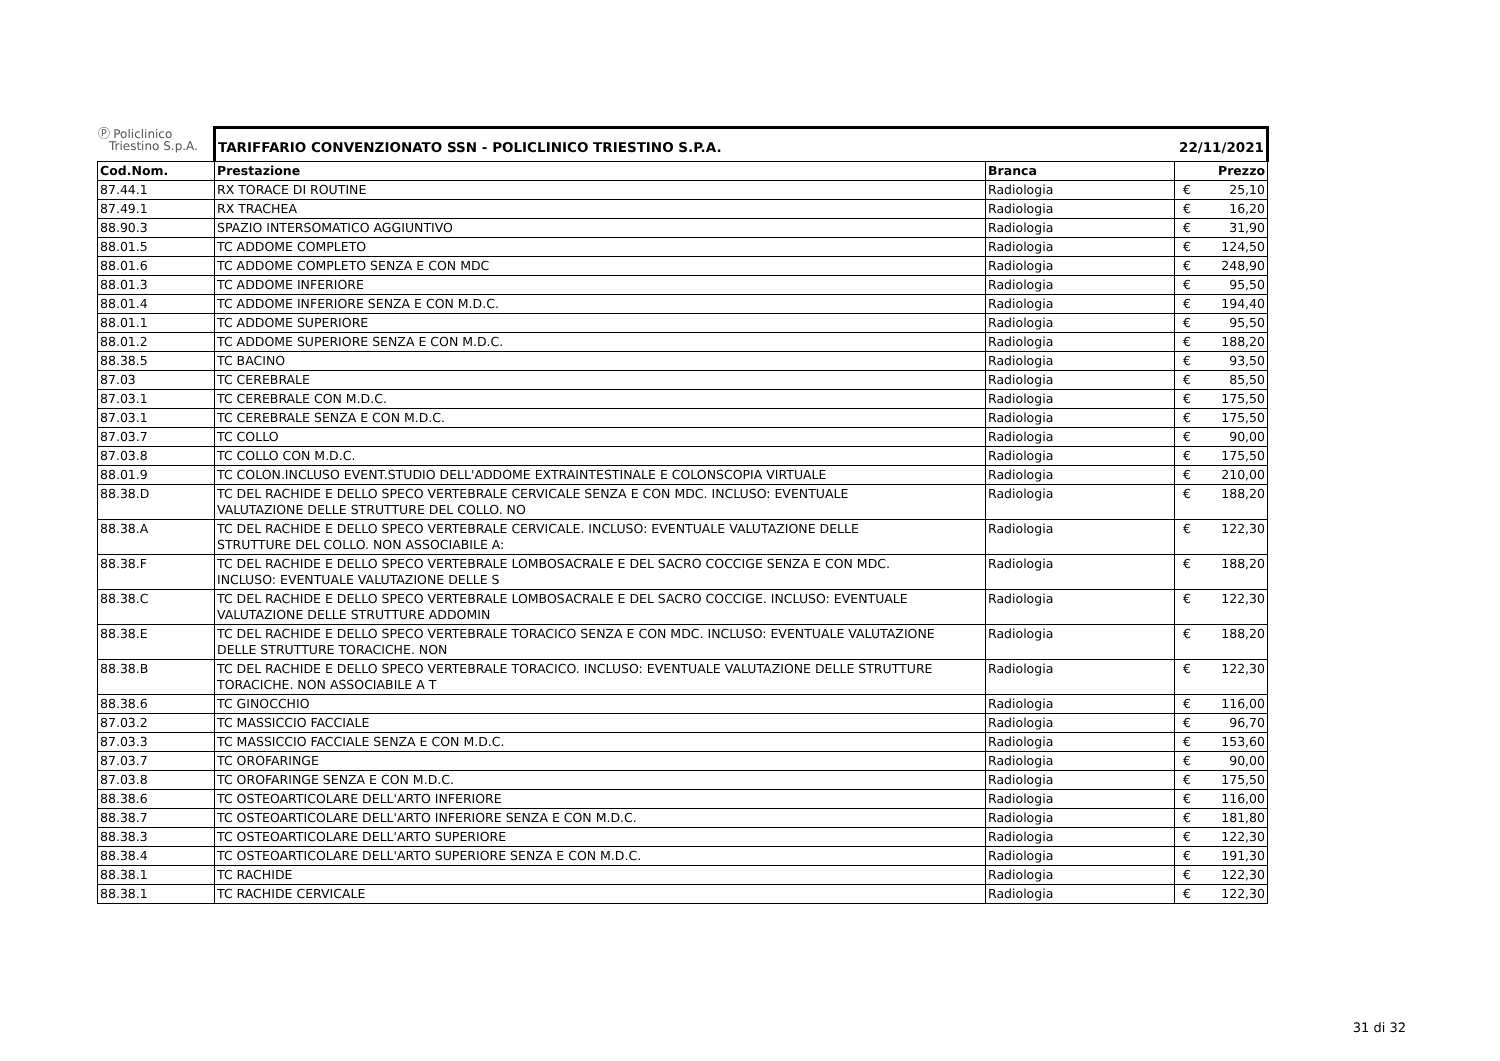| Ⓟ Policlinico Triestino S.p.A. | TARIFFARIO CONVENZIONATO SSN - POLICLINICO TRIESTINO S.P.A. | | 22/11/2021 | |
| Cod.Nom. | Prestazione | Branca | | Prezzo |
| 87.44.1 | RX TORACE DI ROUTINE | Radiologia | € | 25,10 |
| 87.49.1 | RX TRACHEA | Radiologia | € | 16,20 |
| 88.90.3 | SPAZIO INTERSOMATICO AGGIUNTIVO | Radiologia | € | 31,90 |
| 88.01.5 | TC ADDOME COMPLETO | Radiologia | € | 124,50 |
| 88.01.6 | TC ADDOME COMPLETO SENZA E CON MDC | Radiologia | € | 248,90 |
| 88.01.3 | TC ADDOME INFERIORE | Radiologia | € | 95,50 |
| 88.01.4 | TC ADDOME INFERIORE SENZA E CON M.D.C. | Radiologia | € | 194,40 |
| 88.01.1 | TC ADDOME SUPERIORE | Radiologia | € | 95,50 |
| 88.01.2 | TC ADDOME SUPERIORE SENZA E CON M.D.C. | Radiologia | € | 188,20 |
| 88.38.5 | TC BACINO | Radiologia | € | 93,50 |
| 87.03 | TC CEREBRALE | Radiologia | € | 85,50 |
| 87.03.1 | TC CEREBRALE CON M.D.C. | Radiologia | € | 175,50 |
| 87.03.1 | TC CEREBRALE SENZA E CON M.D.C. | Radiologia | € | 175,50 |
| 87.03.7 | TC COLLO | Radiologia | € | 90,00 |
| 87.03.8 | TC COLLO CON M.D.C. | Radiologia | € | 175,50 |
| 88.01.9 | TC COLON.INCLUSO EVENT.STUDIO DELL'ADDOME EXTRAINTESTINALE E COLONSCOPIA VIRTUALE | Radiologia | € | 210,00 |
| 88.38.D | TC DEL RACHIDE E DELLO SPECO VERTEBRALE CERVICALE SENZA E CON MDC. INCLUSO: EVENTUALE VALUTAZIONE DELLE STRUTTURE DEL COLLO. NO | Radiologia | € | 188,20 |
| 88.38.A | TC DEL RACHIDE E DELLO SPECO VERTEBRALE CERVICALE. INCLUSO: EVENTUALE VALUTAZIONE DELLE STRUTTURE DEL COLLO. NON ASSOCIABILE A: | Radiologia | € | 122,30 |
| 88.38.F | TC DEL RACHIDE E DELLO SPECO VERTEBRALE LOMBOSACRALE E DEL SACRO COCCIGE SENZA E CON MDC. INCLUSO: EVENTUALE VALUTAZIONE DELLE S | Radiologia | € | 188,20 |
| 88.38.C | TC DEL RACHIDE E DELLO SPECO VERTEBRALE LOMBOSACRALE E DEL SACRO COCCIGE. INCLUSO: EVENTUALE VALUTAZIONE DELLE STRUTTURE ADDOMIN | Radiologia | € | 122,30 |
| 88.38.E | TC DEL RACHIDE E DELLO SPECO VERTEBRALE TORACICO SENZA E CON MDC. INCLUSO: EVENTUALE VALUTAZIONE DELLE STRUTTURE TORACICHE. NON | Radiologia | € | 188,20 |
| 88.38.B | TC DEL RACHIDE E DELLO SPECO VERTEBRALE TORACICO. INCLUSO: EVENTUALE VALUTAZIONE DELLE STRUTTURE TORACICHE. NON ASSOCIABILE A T | Radiologia | € | 122,30 |
| 88.38.6 | TC GINOCCHIO | Radiologia | € | 116,00 |
| 87.03.2 | TC MASSICCIO FACCIALE | Radiologia | € | 96,70 |
| 87.03.3 | TC MASSICCIO FACCIALE SENZA E CON M.D.C. | Radiologia | € | 153,60 |
| 87.03.7 | TC OROFARINGE | Radiologia | € | 90,00 |
| 87.03.8 | TC OROFARINGE SENZA E CON M.D.C. | Radiologia | € | 175,50 |
| 88.38.6 | TC OSTEOARTICOLARE DELL'ARTO INFERIORE | Radiologia | € | 116,00 |
| 88.38.7 | TC OSTEOARTICOLARE DELL'ARTO INFERIORE SENZA E CON M.D.C. | Radiologia | € | 181,80 |
| 88.38.3 | TC OSTEOARTICOLARE DELL'ARTO SUPERIORE | Radiologia | € | 122,30 |
| 88.38.4 | TC OSTEOARTICOLARE DELL'ARTO SUPERIORE SENZA E CON M.D.C. | Radiologia | € | 191,30 |
| 88.38.1 | TC RACHIDE | Radiologia | € | 122,30 |
| 88.38.1 | TC RACHIDE CERVICALE | Radiologia | € | 122,30 |
31 di 32